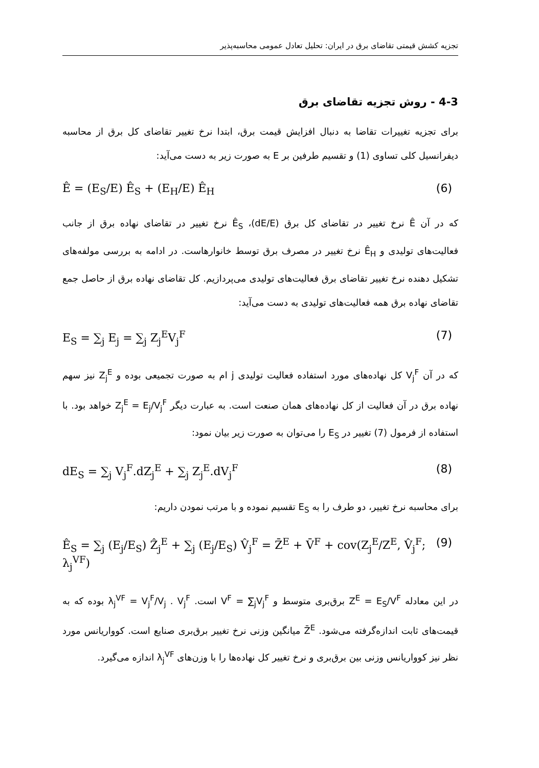تجزیه کشش قیمتی تقاضای برق در ایران: تحلیل تعادل عمومی محاسبه‌پذیر
4-3 - روش تجزیه تقاضای برق
برای تجزیه تغییرات تقاضا به دنبال افزایش قیمت برق، ابتدا نرخ تغییر تقاضای کل برق از محاسبه دیفرانسیل کلی تساوی (1) و تقسیم طرفین بر E به صورت زیر به دست می‌آید:
Ê = (E<sub>S</sub>/E) Ê<sub>S</sub> + (E<sub>H</sub>/E) Ê<sub>H</sub> (6)
که در آن Ê نرخ تغییر در تقاضای کل برق (dE/E)، Ê<sub>S</sub> نرخ تغییر در تقاضای نهاده برق از جانب فعالیت‌های تولیدی و Ê<sub>H</sub> نرخ تغییر در مصرف برق توسط خانوارهاست. در ادامه به بررسی مولفه‌های تشکیل دهنده نرخ تغییر تقاضای برق فعالیت‌های تولیدی می‌پردازیم. کل تقاضای نهاده برق از حاصل جمع تقاضای نهاده برق همه فعالیت‌های تولیدی به دست می‌آید:
E<sub>S</sub> = ∑<sub>j</sub> E<sub>j</sub> = ∑<sub>j</sub> Z<sub>j</sub><sup>E</sup>V<sub>j</sub><sup>F</sup> (7)
که در آن V<sub>j</sub><sup>F</sup> کل نهاده‌های مورد استفاده فعالیت تولیدی j ام به صورت تجمیعی بوده و Z<sub>j</sub><sup>E</sup> نیز سهم نهاده برق در آن فعالیت از کل نهاده‌های همان صنعت است. به عبارت دیگر Z<sub>j</sub><sup>E</sup> = E<sub>j</sub>/V<sub>j</sub><sup>F</sup> خواهد بود. با استفاده از فرمول (7) تغییر در E<sub>S</sub> را می‌توان به صورت زیر بیان نمود:
dE<sub>S</sub> = ∑<sub>j</sub> V<sub>j</sub><sup>F</sup>.dZ<sub>j</sub><sup>E</sup> + ∑<sub>j</sub> Z<sub>j</sub><sup>E</sup>.dV<sub>j</sub><sup>F</sup> (8)
برای محاسبه نرخ تغییر، دو طرف را به E<sub>S</sub> تقسیم نموده و با مرتب نمودن داریم:
Ê<sub>S</sub> = ∑<sub>j</sub> (E<sub>j</sub>/E<sub>S</sub>) Ẑ<sub>j</sub><sup>E</sup> + ∑<sub>j</sub> (E<sub>j</sub>/E<sub>S</sub>) V̂<sub>j</sub><sup>F</sup> = Z̄<sup>E</sup> + V̄<sup>F</sup> + cov(Z<sub>j</sub><sup>E</sup>/Z<sup>E</sup>, V̂<sub>j</sub><sup>F</sup>; λ<sub>j</sub><sup>VF</sup>) (9)
در این معادله Z<sup>E</sup> = E<sub>S</sub>/V<sup>F</sup> برق‌بری متوسط و V<sup>F</sup> = ∑<sub>j</sub>V<sub>j</sub><sup>F</sup> است. λ<sub>j</sub><sup>VF</sup> = V<sub>j</sub><sup>F</sup>/V<sub>j</sub> . V<sub>j</sub><sup>F</sup> بوده که به قیمت‌های ثابت اندازه‌گرفته می‌شود. Z̄<sup>E</sup> میانگین وزنی نرخ تغییر برق‌بری صنایع است. کوواریانس مورد نظر نیز کوواریانس وزنی بین برق‌بری و نرخ تغییر کل نهاده‌ها را با وزن‌های λ<sub>j</sub><sup>VF</sup> اندازه می‌گیرد.